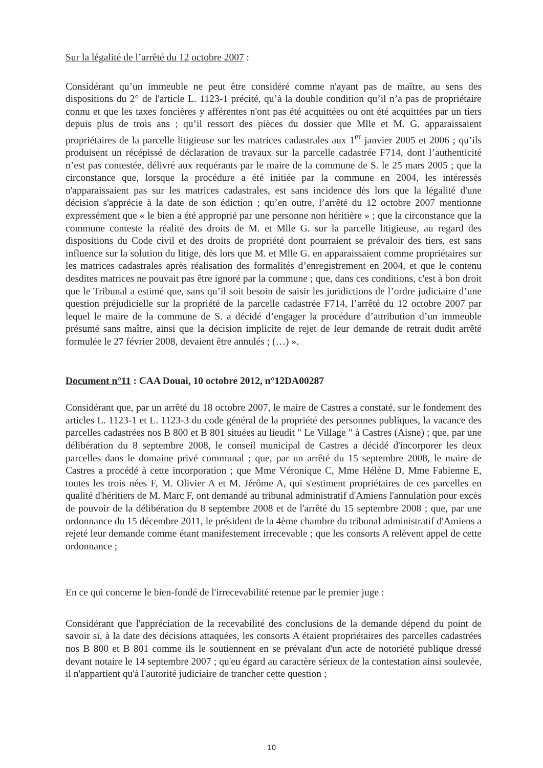Sur la légalité de l’arrêté du 12 octobre 2007 :
Considérant qu’un immeuble ne peut être considéré comme n'ayant pas de maître, au sens des dispositions du 2° de l'article L. 1123-1 précité, qu’à la double condition qu’il n’a pas de propriétaire connu et que les taxes foncières y afférentes n'ont pas été acquittées ou ont été acquittées par un tiers depuis plus de trois ans ; qu’il ressort des pièces du dossier que Mlle et M. G. apparaissaient propriétaires de la parcelle litigieuse sur les matrices cadastrales aux 1<sup>er</sup> janvier 2005 et 2006 ; qu’ils produisent un récépissé de déclaration de travaux sur la parcelle cadastrée F714, dont l’authenticité n’est pas contestée, délivré aux requérants par le maire de la commune de S. le 25 mars 2005 ; que la circonstance que, lorsque la procédure a été initiée par la commune en 2004, les intéressés n'apparaissaient pas sur les matrices cadastrales, est sans incidence dès lors que la légalité d'une décision s'apprécie à la date de son édiction ; qu’en outre, l’arrêté du 12 octobre 2007 mentionne expressément que « le bien a été approprié par une personne non héritière » ; que la circonstance que la commune conteste la réalité des droits de M. et Mlle G. sur la parcelle litigieuse, au regard des dispositions du Code civil et des droits de propriété dont pourraient se prévaloir des tiers, est sans influence sur la solution du litige, dès lors que M. et Mlle G. en apparaissaient comme propriétaires sur les matrices cadastrales après réalisation des formalités d’enregistrement en 2004, et que le contenu desdites matrices ne pouvait pas être ignoré par la commune ; que, dans ces conditions, c'est à bon droit que le Tribunal a estimé que, sans qu’il soit besoin de saisir les juridictions de l’ordre judiciaire d’une question préjudicielle sur la propriété de la parcelle cadastrée F714, l’arrêté du 12 octobre 2007 par lequel le maire de la commune de S. a décidé d’engager la procédure d’attribution d’un immeuble présumé sans maître, ainsi que la décision implicite de rejet de leur demande de retrait dudit arrêté formulée le 27 février 2008, devaient être annulés ; (…) ».
Document n°11 : CAA Douai, 10 octobre 2012, n°12DA00287
Considérant que, par un arrêté du 18 octobre 2007, le maire de Castres a constaté, sur le fondement des articles L. 1123-1 et L. 1123-3 du code général de la propriété des personnes publiques, la vacance des parcelles cadastrées nos B 800 et B 801 situées au lieudit " Le Village " à Castres (Aisne) ; que, par une délibération du 8 septembre 2008, le conseil municipal de Castres a décidé d'incorporer les deux parcelles dans le domaine privé communal ; que, par un arrêté du 15 septembre 2008, le maire de Castres a procédé à cette incorporation ; que Mme Véronique C, Mme Hélène D, Mme Fabienne E, toutes les trois nées F, M. Olivier A et M. Jérôme A, qui s'estiment propriétaires de ces parcelles en qualité d'héritiers de M. Marc F, ont demandé au tribunal administratif d'Amiens l'annulation pour excès de pouvoir de la délibération du 8 septembre 2008 et de l'arrêté du 15 septembre 2008 ; que, par une ordonnance du 15 décembre 2011, le président de la 4ème chambre du tribunal administratif d'Amiens a rejeté leur demande comme étant manifestement irrecevable ; que les consorts A relèvent appel de cette ordonnance ;
En ce qui concerne le bien-fondé de l'irrecevabilité retenue par le premier juge :
Considérant que l'appréciation de la recevabilité des conclusions de la demande dépend du point de savoir si, à la date des décisions attaquées, les consorts A étaient propriétaires des parcelles cadastrées nos B 800 et B 801 comme ils le soutiennent en se prévalant d'un acte de notoriété publique dressé devant notaire le 14 septembre 2007 ; qu'eu égard au caractère sérieux de la contestation ainsi soulevée, il n'appartient qu'à l'autorité judiciaire de trancher cette question ;
10